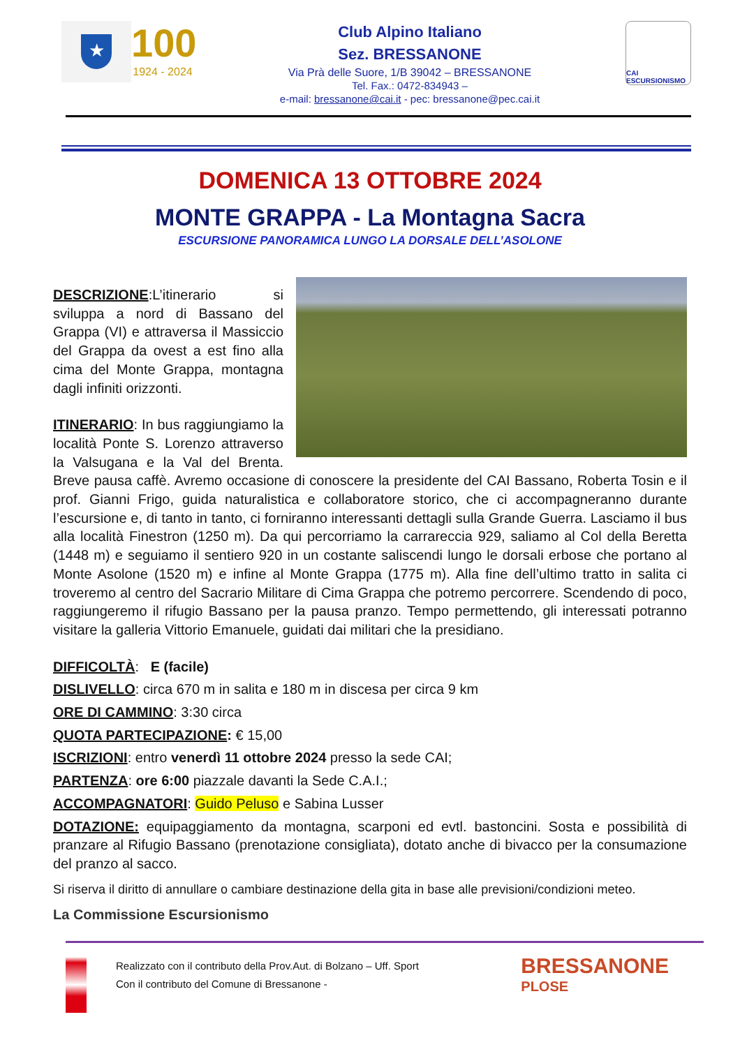★
100
1924 - 2024
Club Alpino Italiano
Sez. BRESSANONE
Via Prà delle Suore, 1/B 39042 – BRESSANONE
Tel. Fax.: 0472-834943 –
e-mail: bressanone@cai.it - pec: bressanone@pec.cai.it
CAI ESCURSIONISMO
DOMENICA 13 OTTOBRE 2024
MONTE GRAPPA - La Montagna Sacra
ESCURSIONE PANORAMICA LUNGO LA DORSALE DELL’ASOLONE
DESCRIZIONE:L’itinerario si sviluppa a nord di Bassano del Grappa (VI) e attraversa il Massiccio del Grappa da ovest a est fino alla cima del Monte Grappa, montagna dagli infiniti orizzonti.
ITINERARIO: In bus raggiungiamo la località Ponte S. Lorenzo attraverso la Valsugana e la Val del Brenta. Breve pausa caffè. Avremo occasione di conoscere la presidente del CAI Bassano, Roberta Tosin e il prof. Gianni Frigo, guida naturalistica e collaboratore storico, che ci accompagneranno durante l’escursione e, di tanto in tanto, ci forniranno interessanti dettagli sulla Grande Guerra. Lasciamo il bus alla località Finestron (1250 m). Da qui percorriamo la carrareccia 929, saliamo al Col della Beretta (1448 m) e seguiamo il sentiero 920 in un costante saliscendi lungo le dorsali erbose che portano al Monte Asolone (1520 m) e infine al Monte Grappa (1775 m). Alla fine dell’ultimo tratto in salita ci troveremo al centro del Sacrario Militare di Cima Grappa che potremo percorrere. Scendendo di poco, raggiungeremo il rifugio Bassano per la pausa pranzo. Tempo permettendo, gli interessati potranno visitare la galleria Vittorio Emanuele, guidati dai militari che la presidiano.
DIFFICOLTÀ: E (facile)
DISLIVELLO: circa 670 m in salita e 180 m in discesa per circa 9 km
ORE DI CAMMINO: 3:30 circa
QUOTA PARTECIPAZIONE: € 15,00
ISCRIZIONI: entro venerdì 11 ottobre 2024 presso la sede CAI;
PARTENZA: ore 6:00 piazzale davanti la Sede C.A.I.;
ACCOMPAGNATORI: Guido Peluso e Sabina Lusser
DOTAZIONE: equipaggiamento da montagna, scarponi ed evtl. bastoncini. Sosta e possibilità di pranzare al Rifugio Bassano (prenotazione consigliata), dotato anche di bivacco per la consumazione del pranzo al sacco.
Si riserva il diritto di annullare o cambiare destinazione della gita in base alle previsioni/condizioni meteo.
La Commissione Escursionismo
Realizzato con il contributo della Prov.Aut. di Bolzano – Uff. Sport
Con il contributo del Comune di Bressanone -
BRESSANONE
PLOSE